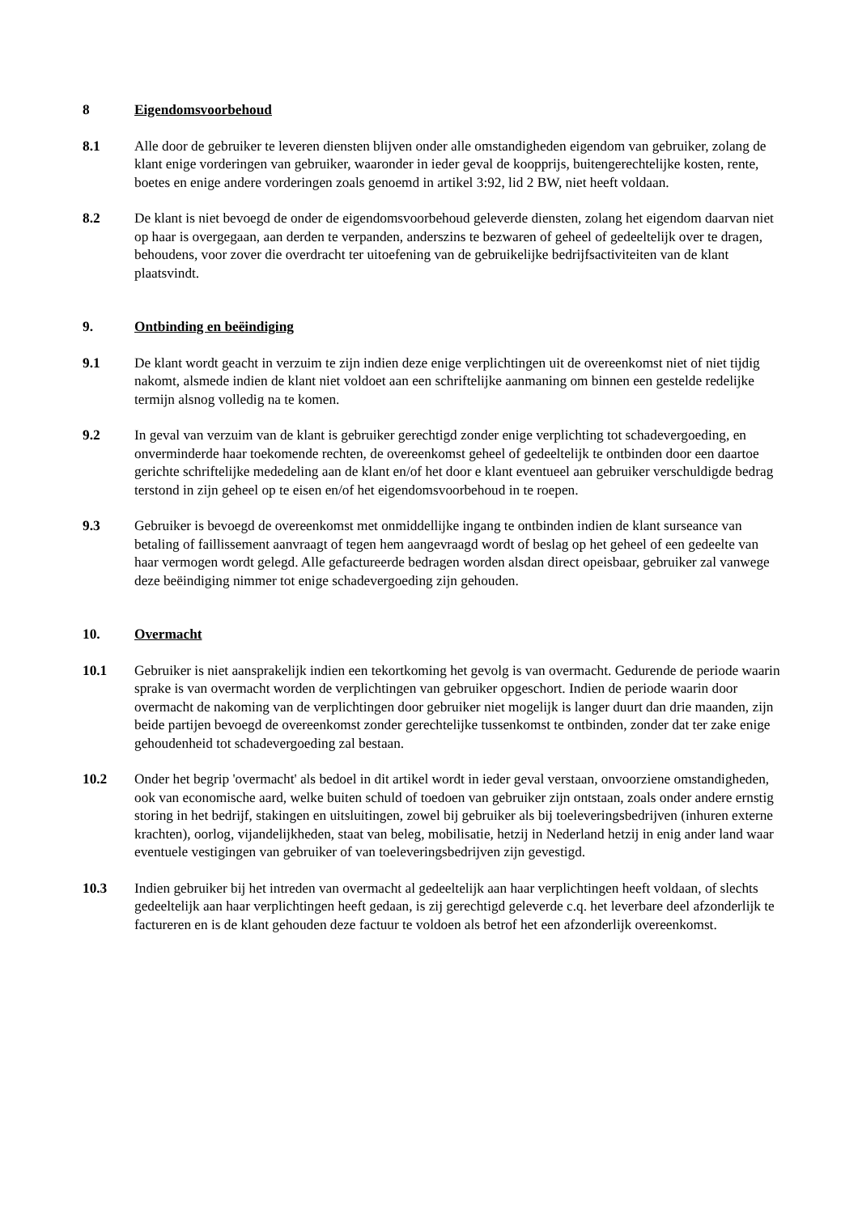8 Eigendomsvoorbehoud
8.1 Alle door de gebruiker te leveren diensten blijven onder alle omstandigheden eigendom van gebruiker, zolang de klant enige vorderingen van gebruiker, waaronder in ieder geval de koopprijs, buitengerechtelijke kosten, rente, boetes en enige andere vorderingen zoals genoemd in artikel 3:92, lid 2 BW, niet heeft voldaan.
8.2 De klant is niet bevoegd de onder de eigendomsvoorbehoud geleverde diensten, zolang het eigendom daarvan niet op haar is overgegaan, aan derden te verpanden, anderszins te bezwaren of geheel of gedeeltelijk over te dragen, behoudens, voor zover die overdracht ter uitoefening van de gebruikelijke bedrijfsactiviteiten van de klant plaatsvindt.
9. Ontbinding en beëindiging
9.1 De klant wordt geacht in verzuim te zijn indien deze enige verplichtingen uit de overeenkomst niet of niet tijdig nakomt, alsmede indien de klant niet voldoet aan een schriftelijke aanmaning om binnen een gestelde redelijke termijn alsnog volledig na te komen.
9.2 In geval van verzuim van de klant is gebruiker gerechtigd zonder enige verplichting tot schadevergoeding, en onverminderde haar toekomende rechten, de overeenkomst geheel of gedeeltelijk te ontbinden door een daartoe gerichte schriftelijke mededeling aan de klant en/of het door e klant eventueel aan gebruiker verschuldigde bedrag terstond in zijn geheel op te eisen en/of het eigendomsvoorbehoud in te roepen.
9.3 Gebruiker is bevoegd de overeenkomst met onmiddellijke ingang te ontbinden indien de klant surseance van betaling of faillissement aanvraagt of tegen hem aangevraagd wordt of beslag op het geheel of een gedeelte van haar vermogen wordt gelegd. Alle gefactureerde bedragen worden alsdan direct opeisbaar, gebruiker zal vanwege deze beëindiging nimmer tot enige schadevergoeding zijn gehouden.
10. Overmacht
10.1 Gebruiker is niet aansprakelijk indien een tekortkoming het gevolg is van overmacht. Gedurende de periode waarin sprake is van overmacht worden de verplichtingen van gebruiker opgeschort. Indien de periode waarin door overmacht de nakoming van de verplichtingen door gebruiker niet mogelijk is langer duurt dan drie maanden, zijn beide partijen bevoegd de overeenkomst zonder gerechtelijke tussenkomst te ontbinden, zonder dat ter zake enige gehoudenheid tot schadevergoeding zal bestaan.
10.2 Onder het begrip 'overmacht' als bedoel in dit artikel wordt in ieder geval verstaan, onvoorziene omstandigheden, ook van economische aard, welke buiten schuld of toedoen van gebruiker zijn ontstaan, zoals onder andere ernstig storing in het bedrijf, stakingen en uitsluitingen, zowel bij gebruiker als bij toeleveringsbedrijven (inhuren externe krachten), oorlog, vijandelijkheden, staat van beleg, mobilisatie, hetzij in Nederland hetzij in enig ander land waar eventuele vestigingen van gebruiker of van toeleveringsbedrijven zijn gevestigd.
10.3 Indien gebruiker bij het intreden van overmacht al gedeeltelijk aan haar verplichtingen heeft voldaan, of slechts gedeeltelijk aan haar verplichtingen heeft gedaan, is zij gerechtigd geleverde c.q. het leverbare deel afzonderlijk te factureren en is de klant gehouden deze factuur te voldoen als betrof het een afzonderlijk overeenkomst.